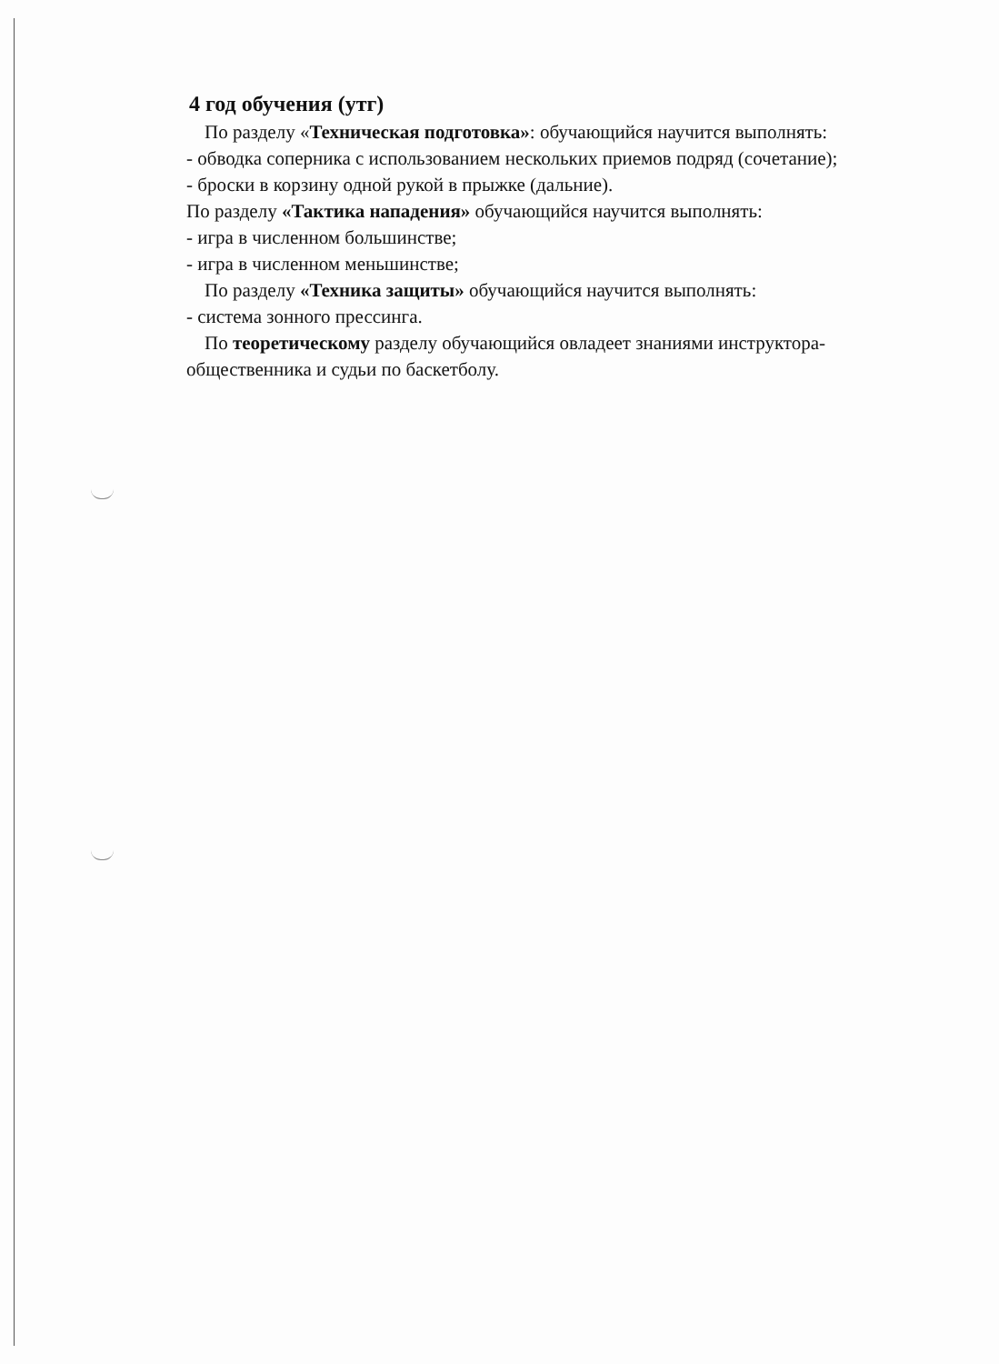4 год обучения (утг)
По разделу «Техническая подготовка»: обучающийся научится выполнять:
- обводка соперника с использованием нескольких приемов подряд (сочетание);
- броски в корзину одной рукой в прыжке (дальние).
По разделу «Тактика нападения» обучающийся научится выполнять:
- игра в численном большинстве;
- игра в численном меньшинстве;
По разделу «Техника защиты» обучающийся научится выполнять:
- система зонного прессинга.
По теоретическому разделу обучающийся овладеет знаниями инструктора-общественника и судьи по баскетболу.